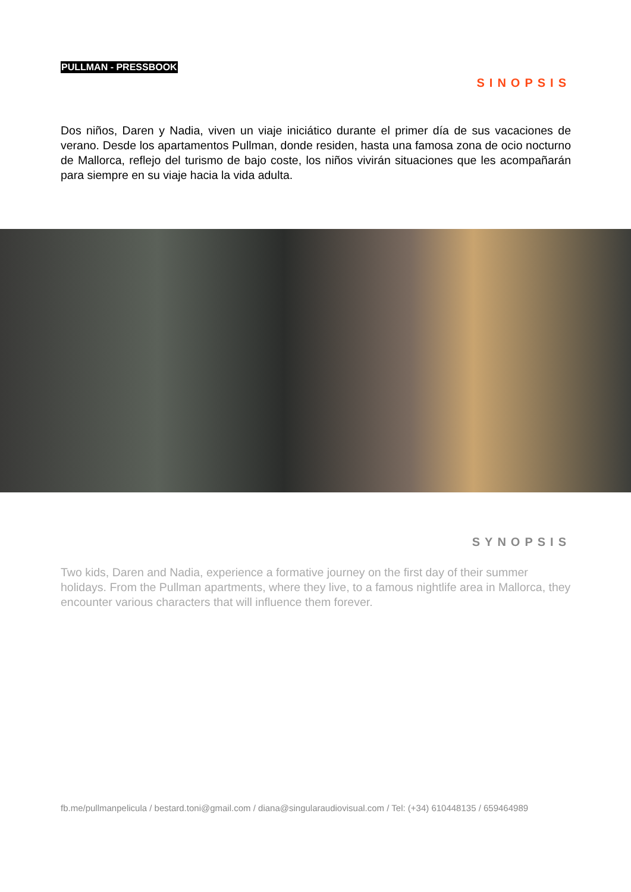PULLMAN - PRESSBOOK
SINOPSIS
Dos niños, Daren y Nadia, viven un viaje iniciático durante el primer día de sus vacaciones de verano. Desde los apartamentos Pullman, donde residen, hasta una famosa zona de ocio nocturno de Mallorca, reflejo del turismo de bajo coste, los niños vivirán situaciones que les acompañarán para siempre en su viaje hacia la vida adulta.
SYNOPSIS
Two kids, Daren and Nadia, experience a formative journey on the first day of their summer holidays. From the Pullman apartments, where they live, to a famous nightlife area in Mallorca, they encounter various characters that will influence them forever.
fb.me/pullmanpelicula / bestard.toni@gmail.com / diana@singularaudiovisual.com / Tel: (+34) 610448135 / 659464989